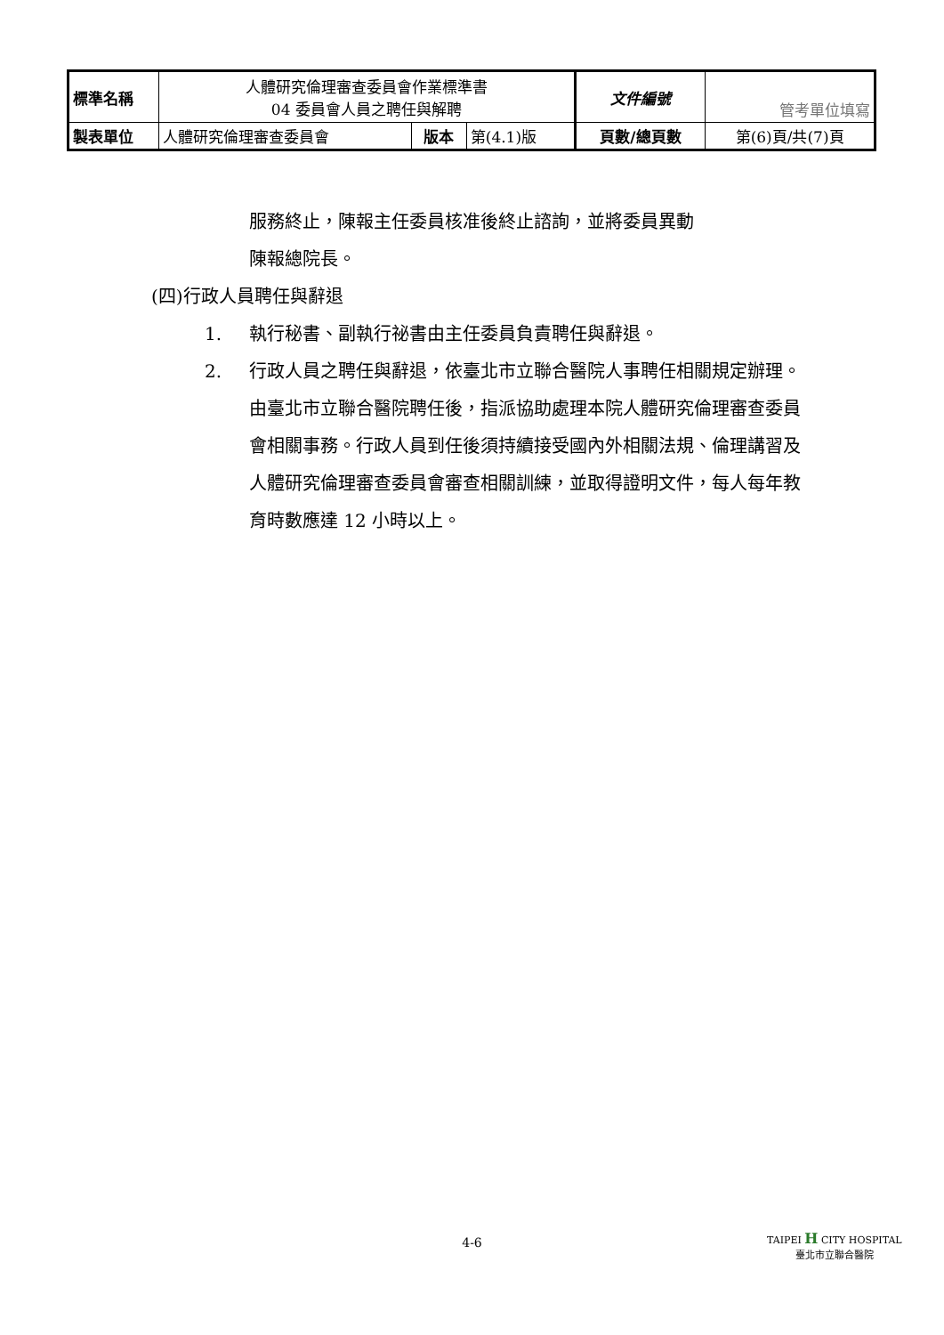| 標準名稱 | 人體研究倫理審查委員會作業標準書 04 委員會人員之聘任與解聘 | | | 文件編號 | 管考單位填寫 |
| 製表單位 | 人體研究倫理審查委員會 | 版本 | 第(4.1)版 | 頁數/總頁數 | 第(6)頁/共(7)頁 |
服務終止，陳報主任委員核准後終止諮詢，並將委員異動
陳報總院長。
(四)行政人員聘任與辭退
1. 執行秘書、副執行祕書由主任委員負責聘任與辭退。
2. 行政人員之聘任與辭退，依臺北市立聯合醫院人事聘任相關規定辦理。由臺北市立聯合醫院聘任後，指派協助處理本院人體研究倫理審查委員會相關事務。行政人員到任後須持續接受國內外相關法規、倫理講習及人體研究倫理審查委員會審查相關訓練，並取得證明文件，每人每年教育時數應達 12 小時以上。
4-6
TAIPEI H CITY HOSPITAL
臺北市立聯合醫院